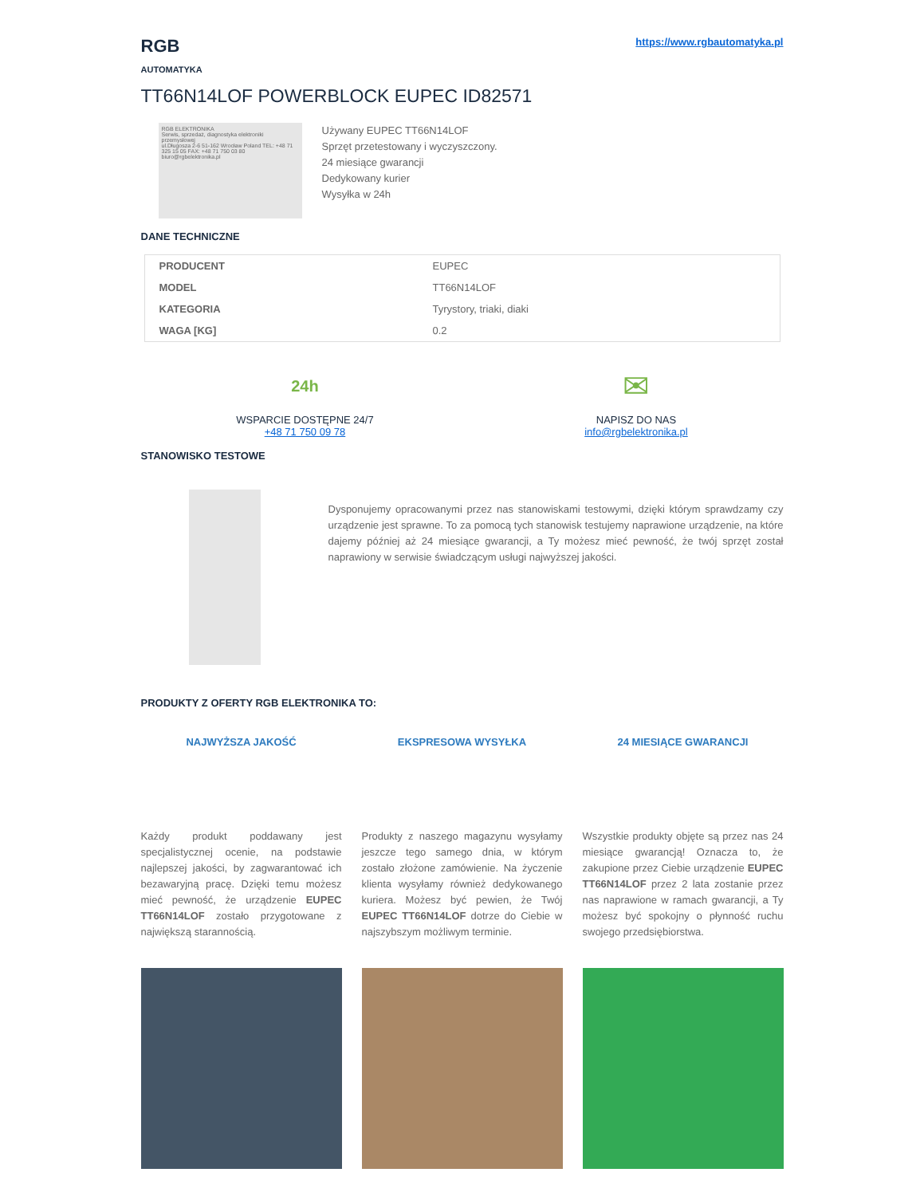RGB
AUTOMATYKA
https://www.rgbautomatyka.pl
TT66N14LOF POWERBLOCK EUPEC ID82571
RGB ELEKTRONIKA
Serwis, sprzedaż, diagnostyka elektroniki przemysłowej
ul.Długosza 2-6 51-162 Wrocław Poland TEL: +48 71 325 15 05 FAX: +48 71 750 03 80 biuro@rgbelektronika.pl
Używany EUPEC TT66N14LOF
Sprzęt przetestowany i wyczyszczony.
24 miesiące gwarancji
Dedykowany kurier
Wysyłka w 24h
DANE TECHNICZNE
| PRODUCENT | EUPEC |
| MODEL | TT66N14LOF |
| KATEGORIA | Tyrystory, triaki, diaki |
| WAGA [KG] | 0.2 |
24h
WSPARCIE DOSTĘPNE 24/7
+48 71 750 09 78
✉
NAPISZ DO NAS
info@rgbelektronika.pl
STANOWISKO TESTOWE
Dysponujemy opracowanymi przez nas stanowiskami testowymi, dzięki którym sprawdzamy czy urządzenie jest sprawne. To za pomocą tych stanowisk testujemy naprawione urządzenie, na które dajemy później aż 24 miesiące gwarancji, a Ty możesz mieć pewność, że twój sprzęt został naprawiony w serwisie świadczącym usługi najwyższej jakości.
PRODUKTY Z OFERTY RGB ELEKTRONIKA TO:
NAJWYŻSZA JAKOŚĆ
Każdy produkt poddawany jest specjalistycznej ocenie, na podstawie najlepszej jakości, by zagwarantować ich bezawaryjną pracę. Dzięki temu możesz mieć pewność, że urządzenie EUPEC TT66N14LOF zostało przygotowane z największą starannością.
EKSPRESOWA WYSYŁKA
Produkty z naszego magazynu wysyłamy jeszcze tego samego dnia, w którym zostało złożone zamówienie. Na życzenie klienta wysyłamy również dedykowanego kuriera. Możesz być pewien, że Twój EUPEC TT66N14LOF dotrze do Ciebie w najszybszym możliwym terminie.
24 MIESIĄCE GWARANCJI
Wszystkie produkty objęte są przez nas 24 miesiące gwarancją! Oznacza to, że zakupione przez Ciebie urządzenie EUPEC TT66N14LOF przez 2 lata zostanie przez nas naprawione w ramach gwarancji, a Ty możesz być spokojny o płynność ruchu swojego przedsiębiorstwa.